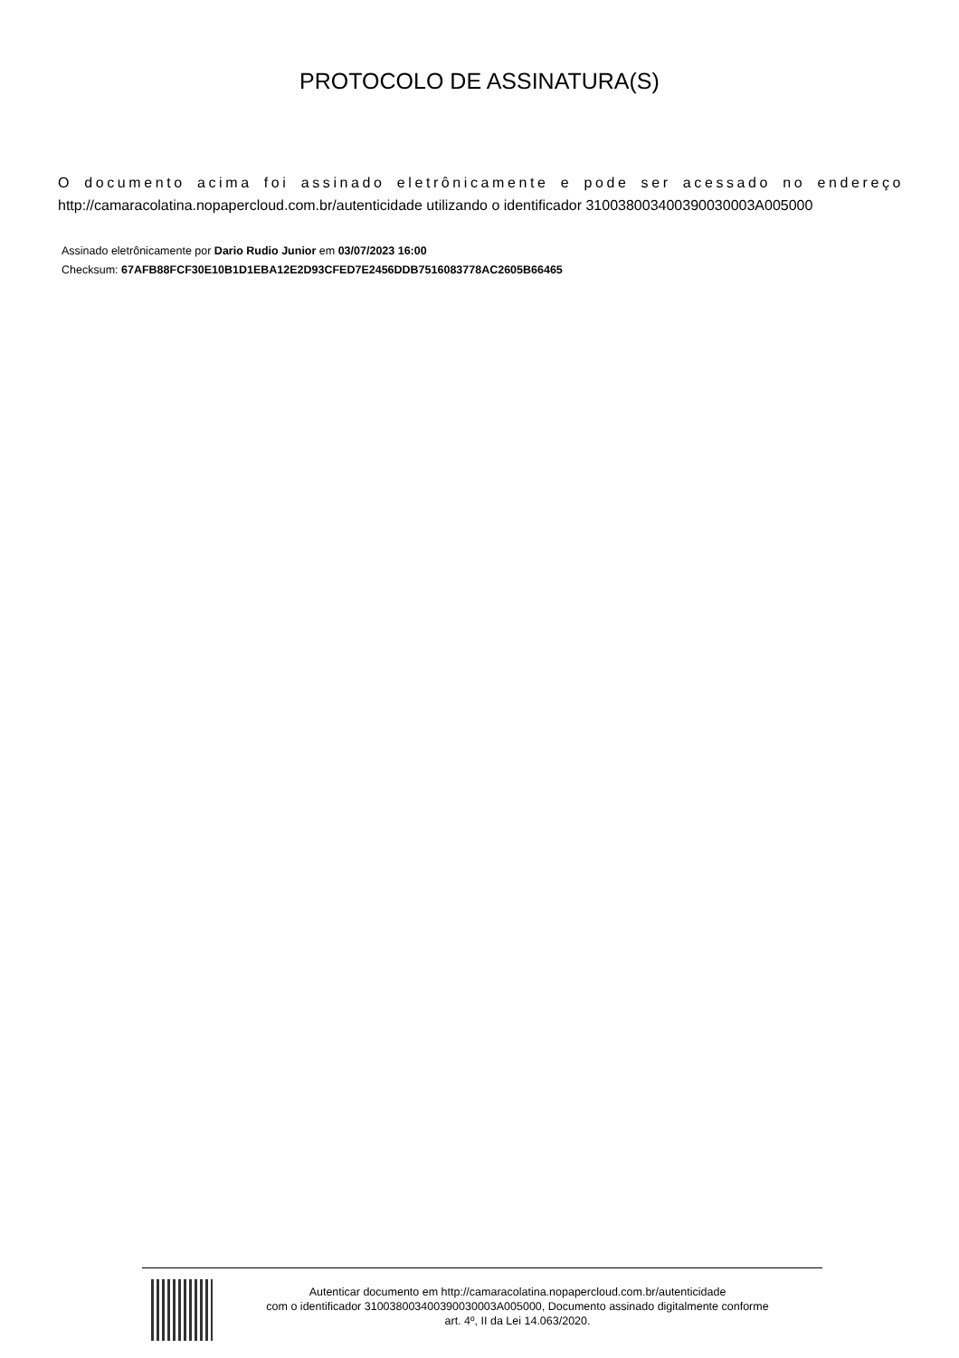PROTOCOLO DE ASSINATURA(S)
O documento acima foi assinado eletrônicamente e pode ser acessado no endereço http://camaracolatina.nopapercloud.com.br/autenticidade utilizando o identificador 310038003400390030003A005000
Assinado eletrônicamente por Dario Rudio Junior em 03/07/2023 16:00
Checksum: 67AFB88FCF30E10B1D1EBA12E2D93CFED7E2456DDB7516083778AC2605B66465
Autenticar documento em http://camaracolatina.nopapercloud.com.br/autenticidade
com o identificador 310038003400390030003A005000, Documento assinado digitalmente conforme
art. 4º, II da Lei 14.063/2020.